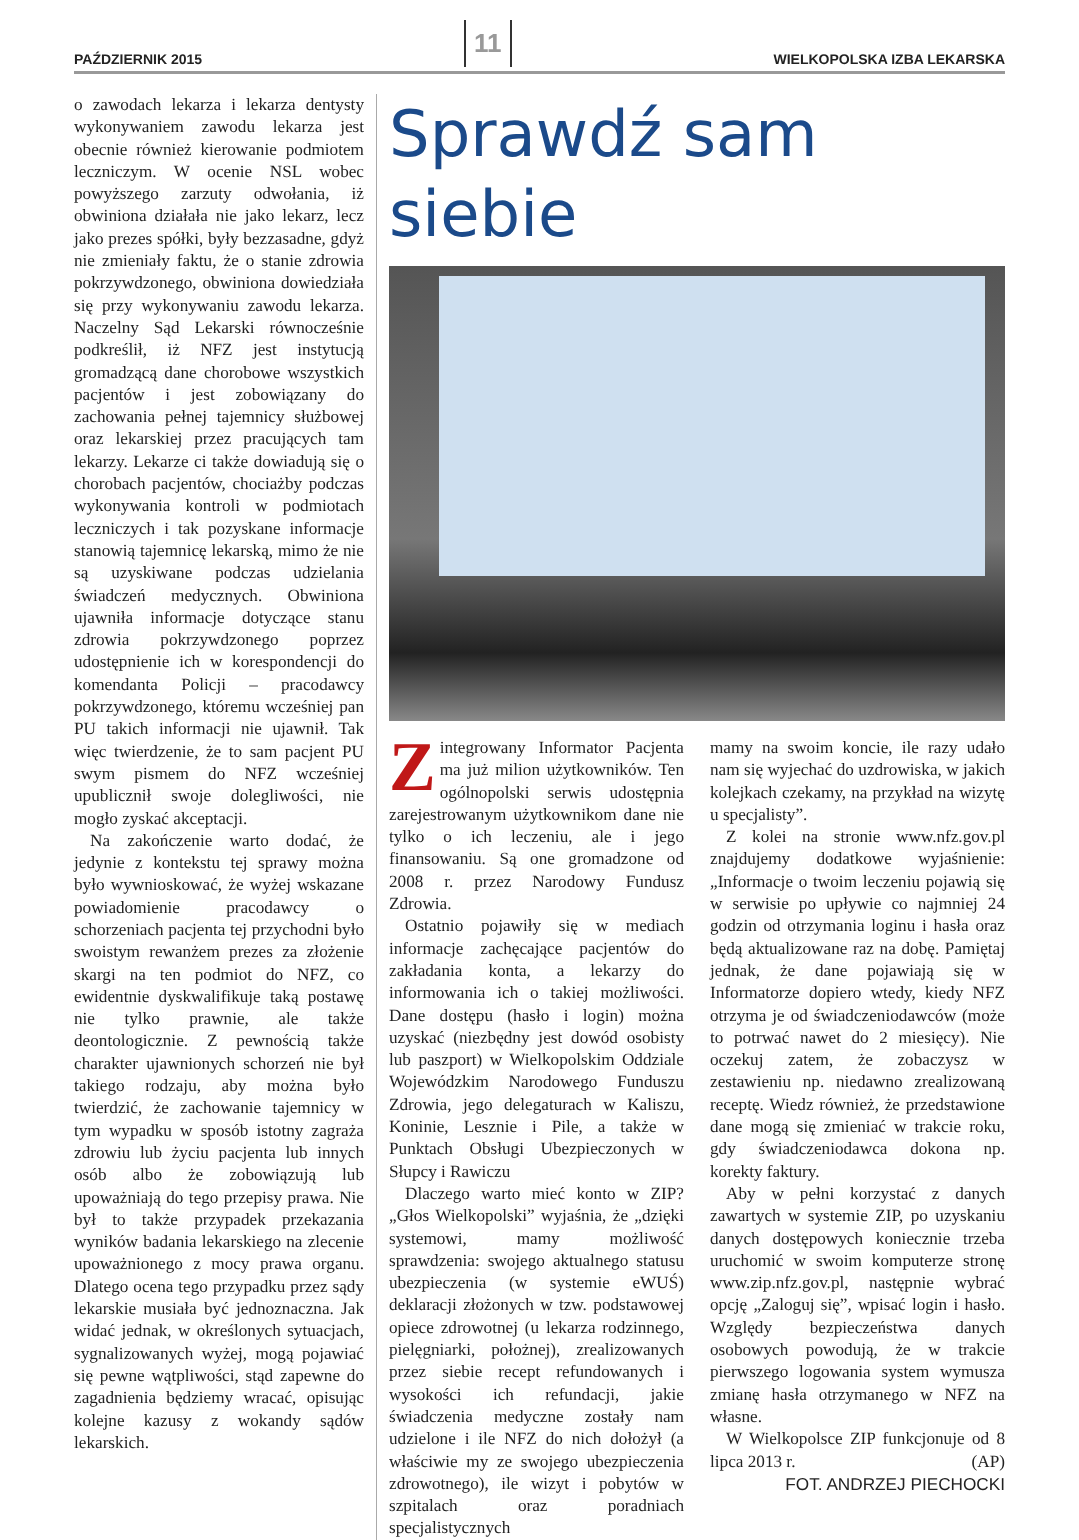PAŹDZIERNIK 2015 11 WIELKOPOLSKA IZBA LEKARSKA
o zawodach lekarza i lekarza dentysty wykonywaniem zawodu lekarza jest obecnie również kierowanie podmiotem leczniczym. W ocenie NSL wobec powyższego zarzuty odwołania, iż obwiniona działała nie jako lekarz, lecz jako prezes spółki, były bezzasadne, gdyż nie zmieniały faktu, że o stanie zdrowia pokrzywdzonego, obwiniona dowiedziała się przy wykonywaniu zawodu lekarza. Naczelny Sąd Lekarski równocześnie podkreślił, iż NFZ jest instytucją gromadzącą dane chorobowe wszystkich pacjentów i jest zobowiązany do zachowania pełnej tajemnicy służbowej oraz lekarskiej przez pracujących tam lekarzy. Lekarze ci także dowiadują się o chorobach pacjentów, chociażby podczas wykonywania kontroli w podmiotach leczniczych i tak pozyskane informacje stanowią tajemnicę lekarską, mimo że nie są uzyskiwane podczas udzielania świadczeń medycznych. Obwiniona ujawniła informacje dotyczące stanu zdrowia pokrzywdzonego poprzez udostępnienie ich w korespondencji do komendanta Policji – pracodawcy pokrzywdzonego, któremu wcześniej pan PU takich informacji nie ujawnił. Tak więc twierdzenie, że to sam pacjent PU swym pismem do NFZ wcześniej upublicznił swoje dolegliwości, nie mogło zyskać akceptacji.
Na zakończenie warto dodać, że jedynie z kontekstu tej sprawy można było wywnioskować, że wyżej wskazane powiadomienie pracodawcy o schorzeniach pacjenta tej przychodni było swoistym rewanżem prezes za złożenie skargi na ten podmiot do NFZ, co ewidentnie dyskwalifikuje taką postawę nie tylko prawnie, ale także deontologicznie. Z pewnością także charakter ujawnionych schorzeń nie był takiego rodzaju, aby można było twierdzić, że zachowanie tajemnicy w tym wypadku w sposób istotny zagraża zdrowiu lub życiu pacjenta lub innych osób albo że zobowiązują lub upoważniają do tego przepisy prawa. Nie był to także przypadek przekazania wyników badania lekarskiego na zlecenie upoważnionego z mocy prawa organu. Dlatego ocena tego przypadku przez sądy lekarskie musiała być jednoznaczna. Jak widać jednak, w określonych sytuacjach, sygnalizowanych wyżej, mogą pojawiać się pewne wątpliwości, stąd zapewne do zagadnienia będziemy wracać, opisując kolejne kazusy z wokandy sądów lekarskich.
Sprawdź sam siebie
Zintegrowany Informator Pacjenta ma już milion użytkowników. Ten ogólnopolski serwis udostępnia zarejestrowanym użytkownikom dane nie tylko o ich leczeniu, ale i jego finansowaniu. Są one gromadzone od 2008 r. przez Narodowy Fundusz Zdrowia.
Ostatnio pojawiły się w mediach informacje zachęcające pacjentów do zakładania konta, a lekarzy do informowania ich o takiej możliwości. Dane dostępu (hasło i login) można uzyskać (niezbędny jest dowód osobisty lub paszport) w Wielkopolskim Oddziale Wojewódzkim Narodowego Funduszu Zdrowia, jego delegaturach w Kaliszu, Koninie, Lesznie i Pile, a także w Punktach Obsługi Ubezpieczonych w Słupcy i Rawiczu
Dlaczego warto mieć konto w ZIP? „Głos Wielkopolski” wyjaśnia, że „dzięki systemowi, mamy możliwość sprawdzenia: swojego aktualnego statusu ubezpieczenia (w systemie eWUŚ) deklaracji złożonych w tzw. podstawowej opiece zdrowotnej (u lekarza rodzinnego, pielęgniarki, położnej), zrealizowanych przez siebie recept refundowanych i wysokości ich refundacji, jakie świadczenia medyczne zostały nam udzielone i ile NFZ do nich dołożył (a właściwie my ze swojego ubezpieczenia zdrowotnego), ile wizyt i pobytów w szpitalach oraz poradniach specjalistycznych
mamy na swoim koncie, ile razy udało nam się wyjechać do uzdrowiska, w jakich kolejkach czekamy, na przykład na wizytę u specjalisty”.
Z kolei na stronie www.nfz.gov.pl znajdujemy dodatkowe wyjaśnienie: „Informacje o twoim leczeniu pojawią się w serwisie po upływie co najmniej 24 godzin od otrzymania loginu i hasła oraz będą aktualizowane raz na dobę. Pamiętaj jednak, że dane pojawiają się w Informatorze dopiero wtedy, kiedy NFZ otrzyma je od świadczeniodawców (może to potrwać nawet do 2 miesięcy). Nie oczekuj zatem, że zobaczysz w zestawieniu np. niedawno zrealizowaną receptę. Wiedz również, że przedstawione dane mogą się zmieniać w trakcie roku, gdy świadczeniodawca dokona np. korekty faktury.
Aby w pełni korzystać z danych zawartych w systemie ZIP, po uzyskaniu danych dostępowych koniecznie trzeba uruchomić w swoim komputerze stronę www.zip.nfz.gov.pl, następnie wybrać opcję „Zaloguj się”, wpisać login i hasło. Względy bezpieczeństwa danych osobowych powodują, że w trakcie pierwszego logowania system wymusza zmianę hasła otrzymanego w NFZ na własne.
W Wielkopolsce ZIP funkcjonuje od 8 lipca 2013 r. (AP)
FOT. ANDRZEJ PIECHOCKI